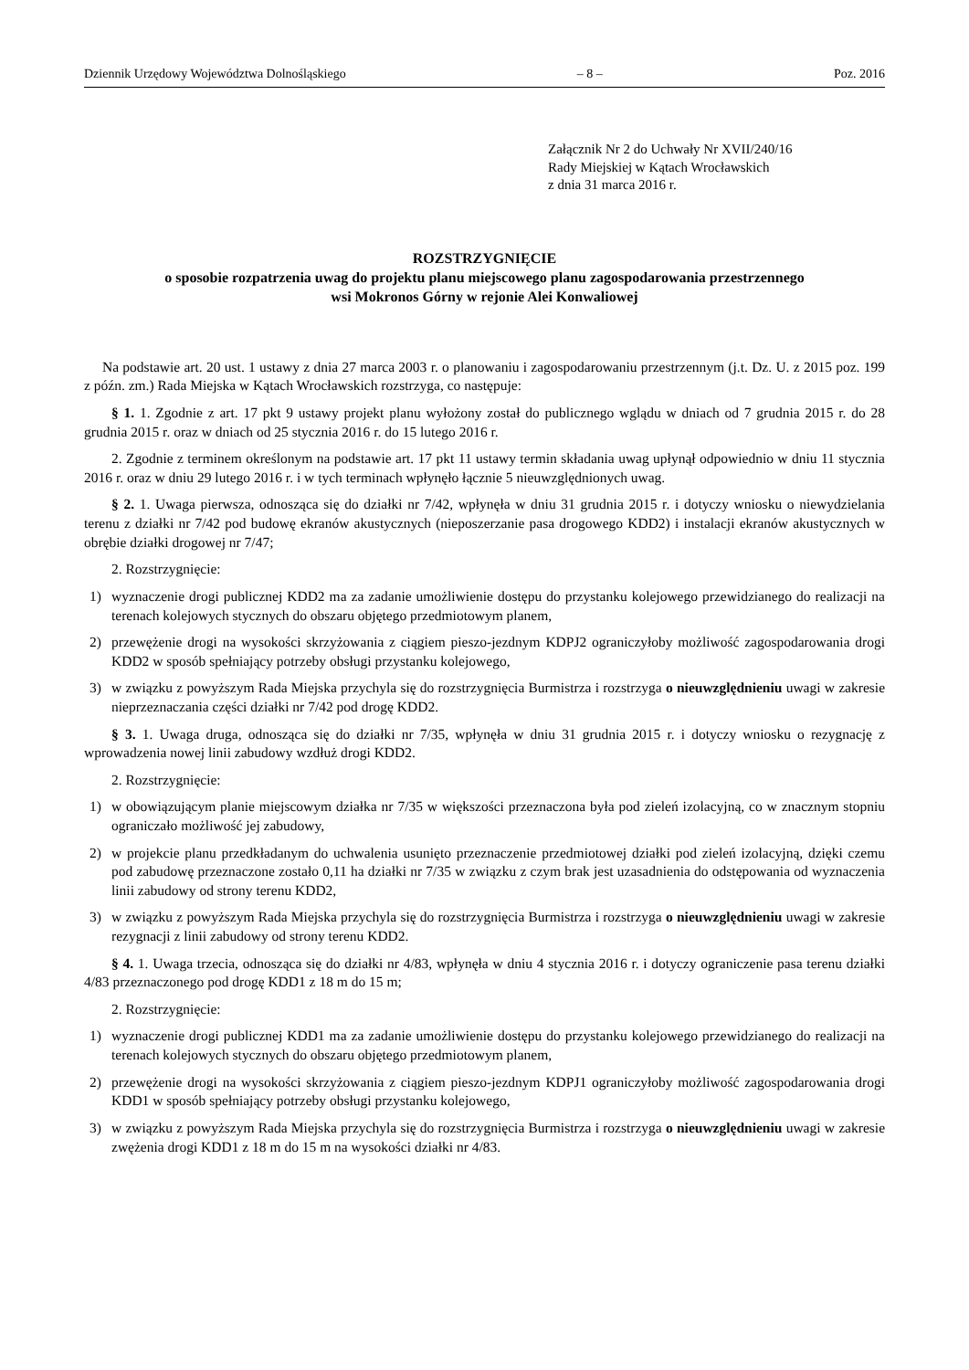Dziennik Urzędowy Województwa Dolnośląskiego – 8 – Poz. 2016
Załącznik Nr 2 do Uchwały Nr XVII/240/16
Rady Miejskiej w Kątach Wrocławskich
z dnia 31 marca 2016 r.
ROZSTRZYGNIĘCIE
o sposobie rozpatrzenia uwag do projektu planu miejscowego planu zagospodarowania przestrzennego
wsi Mokronos Górny w rejonie Alei Konwaliowej
Na podstawie art. 20 ust. 1 ustawy z dnia 27 marca 2003 r. o planowaniu i zagospodarowaniu przestrzennym (j.t. Dz. U. z 2015 poz. 199 z późn. zm.) Rada Miejska w Kątach Wrocławskich rozstrzyga, co następuje:
§ 1. 1. Zgodnie z art. 17 pkt 9 ustawy projekt planu wyłożony został do publicznego wglądu w dniach od 7 grudnia 2015 r. do 28 grudnia 2015 r. oraz w dniach od 25 stycznia 2016 r. do 15 lutego 2016 r.
2. Zgodnie z terminem określonym na podstawie art. 17 pkt 11 ustawy termin składania uwag upłynął odpowiednio w dniu 11 stycznia 2016 r. oraz w dniu 29 lutego 2016 r. i w tych terminach wpłynęło łącznie 5 nieuwzględnionych uwag.
§ 2. 1. Uwaga pierwsza, odnosząca się do działki nr 7/42, wpłynęła w dniu 31 grudnia 2015 r. i dotyczy wniosku o niewydzielania terenu z działki nr 7/42 pod budowę ekranów akustycznych (nieposzerzanie pasa drogowego KDD2) i instalacji ekranów akustycznych w obrębie działki drogowej nr 7/47;
2. Rozstrzygnięcie:
1) wyznaczenie drogi publicznej KDD2 ma za zadanie umożliwienie dostępu do przystanku kolejowego przewidzianego do realizacji na terenach kolejowych stycznych do obszaru objętego przedmiotowym planem,
2) przewężenie drogi na wysokości skrzyżowania z ciągiem pieszo-jezdnym KDPJ2 ograniczyłoby możliwość zagospodarowania drogi KDD2 w sposób spełniający potrzeby obsługi przystanku kolejowego,
3) w związku z powyższym Rada Miejska przychyla się do rozstrzygnięcia Burmistrza i rozstrzyga o nieuwzględnieniu uwagi w zakresie nieprzeznaczania części działki nr 7/42 pod drogę KDD2.
§ 3. 1. Uwaga druga, odnosząca się do działki nr 7/35, wpłynęła w dniu 31 grudnia 2015 r. i dotyczy wniosku o rezygnację z wprowadzenia nowej linii zabudowy wzdłuż drogi KDD2.
2. Rozstrzygnięcie:
1) w obowiązującym planie miejscowym działka nr 7/35 w większości przeznaczona była pod zieleń izolacyjną, co w znacznym stopniu ograniczało możliwość jej zabudowy,
2) w projekcie planu przedkładanym do uchwalenia usunięto przeznaczenie przedmiotowej działki pod zieleń izolacyjną, dzięki czemu pod zabudowę przeznaczone zostało 0,11 ha działki nr 7/35 w związku z czym brak jest uzasadnienia do odstępowania od wyznaczenia linii zabudowy od strony terenu KDD2,
3) w związku z powyższym Rada Miejska przychyla się do rozstrzygnięcia Burmistrza i rozstrzyga o nieuwzględnieniu uwagi w zakresie rezygnacji z linii zabudowy od strony terenu KDD2.
§ 4. 1. Uwaga trzecia, odnosząca się do działki nr 4/83, wpłynęła w dniu 4 stycznia 2016 r. i dotyczy ograniczenie pasa terenu działki 4/83 przeznaczonego pod drogę KDD1 z 18 m do 15 m;
2. Rozstrzygnięcie:
1) wyznaczenie drogi publicznej KDD1 ma za zadanie umożliwienie dostępu do przystanku kolejowego przewidzianego do realizacji na terenach kolejowych stycznych do obszaru objętego przedmiotowym planem,
2) przewężenie drogi na wysokości skrzyżowania z ciągiem pieszo-jezdnym KDPJ1 ograniczyłoby możliwość zagospodarowania drogi KDD1 w sposób spełniający potrzeby obsługi przystanku kolejowego,
3) w związku z powyższym Rada Miejska przychyla się do rozstrzygnięcia Burmistrza i rozstrzyga o nieuwzględnieniu uwagi w zakresie zwężenia drogi KDD1 z 18 m do 15 m na wysokości działki nr 4/83.